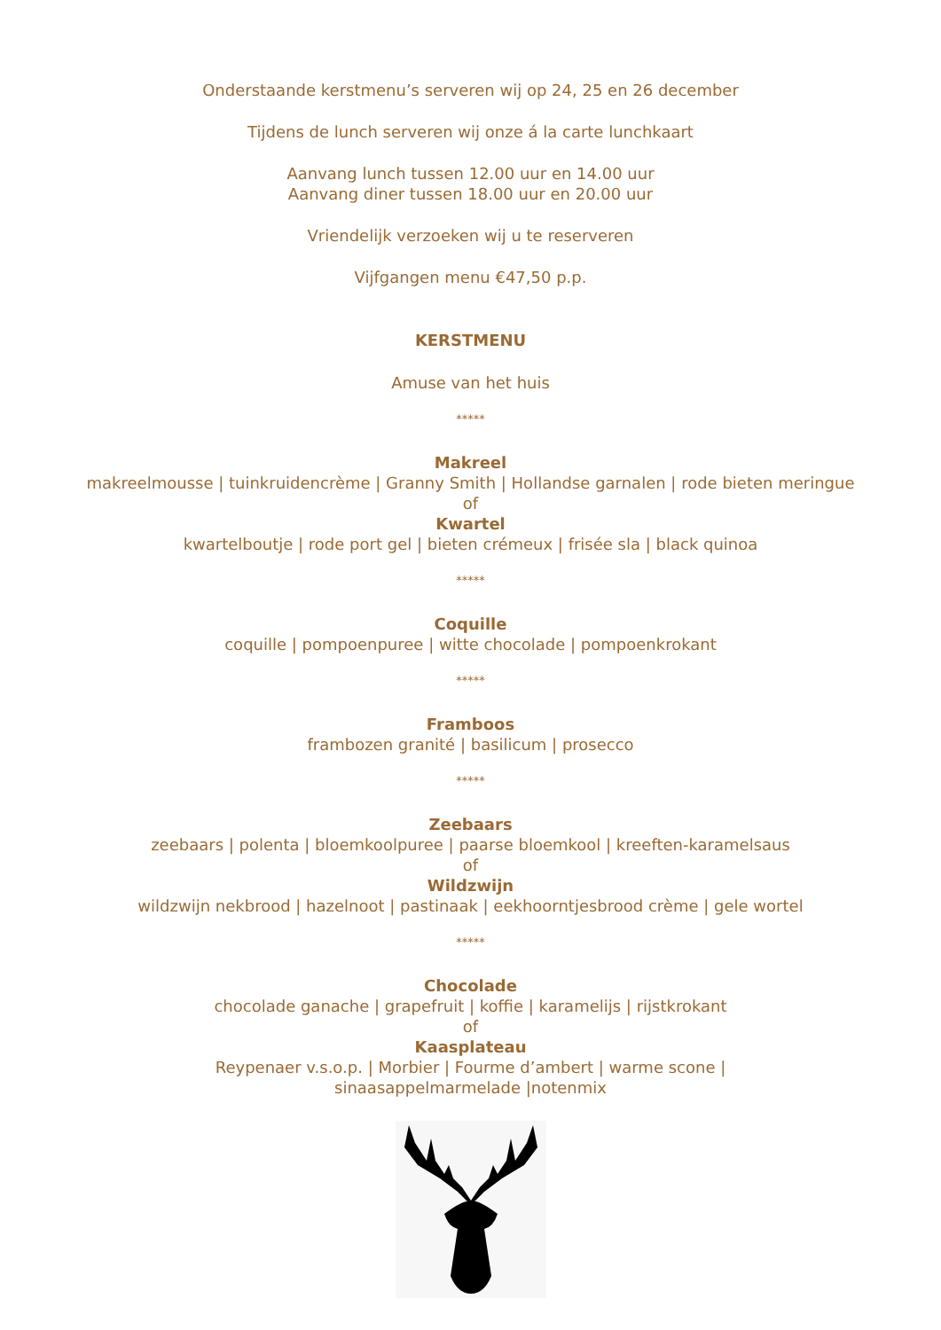Onderstaande kerstmenu’s serveren wij op 24, 25 en 26 december
Tijdens de lunch serveren wij onze á la carte lunchkaart
Aanvang lunch tussen 12.00 uur en 14.00 uur
Aanvang diner tussen 18.00 uur en 20.00 uur
Vriendelijk verzoeken wij u te reserveren
Vijfgangen menu €47,50 p.p.
KERSTMENU
Amuse van het huis
*****
Makreel
makreelmousse | tuinkruidencrème | Granny Smith | Hollandse garnalen | rode bieten meringue
of
Kwartel
kwartelboutje | rode port gel | bieten crémeux | frisée sla | black quinoa
*****
Coquille
coquille | pompoenpuree | witte chocolade | pompoenkrokant
*****
Framboos
frambozen granité | basilicum | prosecco
*****
Zeebaars
zeebaars | polenta | bloemkoolpuree | paarse bloemkool | kreeften-karamelsaus
of
Wildzwijn
wildzwijn nekbrood | hazelnoot | pastinaak | eekhoorntjesbrood crème | gele wortel
*****
Chocolade
chocolade ganache | grapefruit | koffie | karamelijs | rijstkrokant
of
Kaasplateau
Reypenaer v.s.o.p. | Morbier | Fourme d’ambert | warme scone |
sinaasappelmarmelade |notenmix